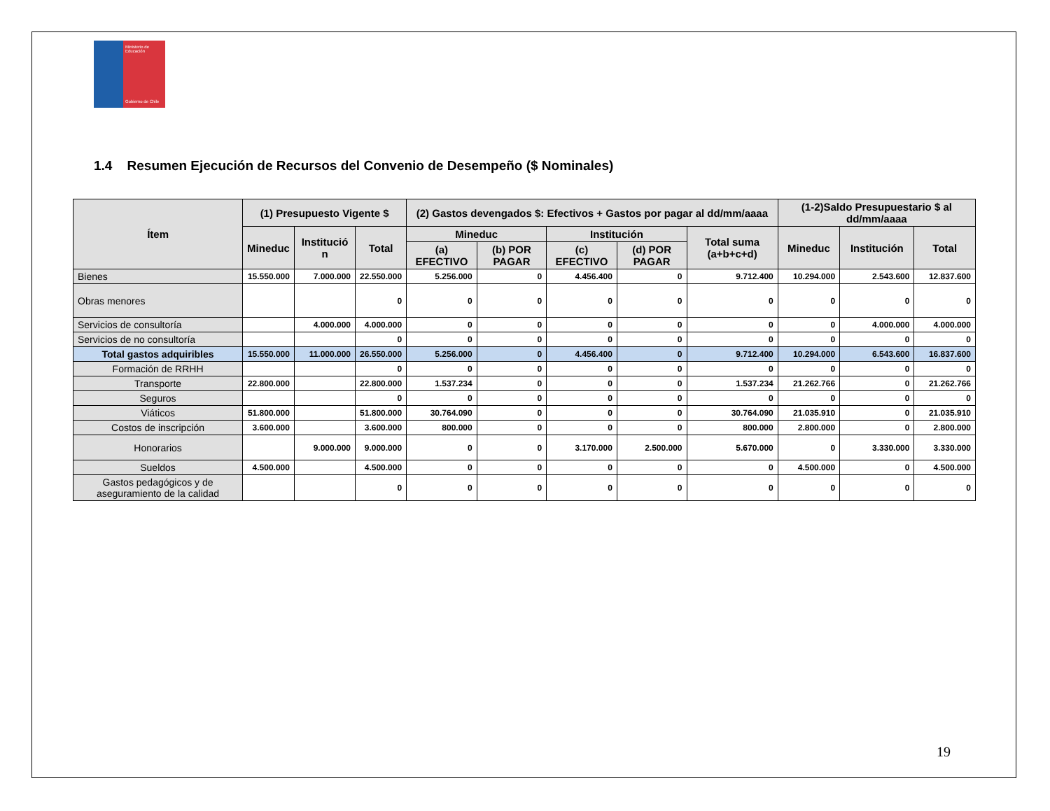Ministerio de Educación
Gobierno de Chile
1.4 Resumen Ejecución de Recursos del Convenio de Desempeño ($ Nominales)
| Ítem | (1) Presupuesto Vigente $ | | | (2) Gastos devengados $: Efectivos + Gastos por pagar al dd/mm/aaaa | | | | | (1-2)Saldo Presupuestario $ al dd/mm/aaaa | | |
| --- | --- | --- | --- | --- | --- | --- | --- | --- | --- | --- | --- |
| | Mineduc | Institució n | Total | Mineduc | | Institución | | Total suma (a+b+c+d) | Mineduc | Institución | Total |
| | | | | (a) EFECTIVO | (b) POR PAGAR | (c) EFECTIVO | (d) POR PAGAR | | | | |
| Bienes | 15.550.000 | 7.000.000 | 22.550.000 | 5.256.000 | 0 | 4.456.400 | 0 | 9.712.400 | 10.294.000 | 2.543.600 | 12.837.600 |
| Obras menores | | | 0 | 0 | 0 | 0 | 0 | 0 | 0 | 0 | 0 |
| Servicios de consultoría | | 4.000.000 | 4.000.000 | 0 | 0 | 0 | 0 | 0 | 0 | 4.000.000 | 4.000.000 |
| Servicios de no consultoría | | | 0 | 0 | 0 | 0 | 0 | 0 | 0 | 0 | 0 |
| Total gastos adquiribles | 15.550.000 | 11.000.000 | 26.550.000 | 5.256.000 | 0 | 4.456.400 | 0 | 9.712.400 | 10.294.000 | 6.543.600 | 16.837.600 |
| Formación de RRHH | | | 0 | 0 | 0 | 0 | 0 | 0 | 0 | 0 | 0 |
| Transporte | 22.800.000 | | 22.800.000 | 1.537.234 | 0 | 0 | 0 | 1.537.234 | 21.262.766 | 0 | 21.262.766 |
| Seguros | | | 0 | 0 | 0 | 0 | 0 | 0 | 0 | 0 | 0 |
| Viáticos | 51.800.000 | | 51.800.000 | 30.764.090 | 0 | 0 | 0 | 30.764.090 | 21.035.910 | 0 | 21.035.910 |
| Costos de inscripción | 3.600.000 | | 3.600.000 | 800.000 | 0 | 0 | 0 | 800.000 | 2.800.000 | 0 | 2.800.000 |
| Honorarios | | 9.000.000 | 9.000.000 | 0 | 0 | 3.170.000 | 2.500.000 | 5.670.000 | 0 | 3.330.000 | 3.330.000 |
| Sueldos | 4.500.000 | | 4.500.000 | 0 | 0 | 0 | 0 | 0 | 4.500.000 | 0 | 4.500.000 |
| Gastos pedagógicos y de aseguramiento de la calidad | | | 0 | 0 | 0 | 0 | 0 | 0 | 0 | 0 | 0 |
19